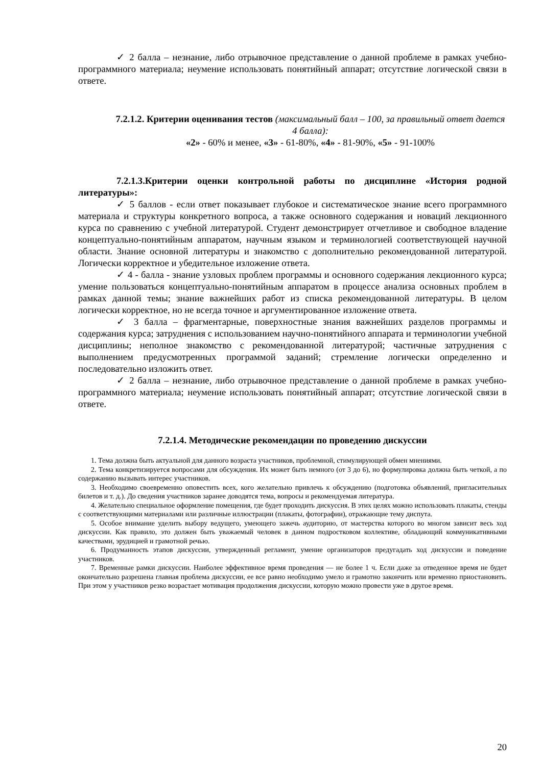✓ 2 балла – незнание, либо отрывочное представление о данной проблеме в рамках учебно-программного материала; неумение использовать понятийный аппарат; отсутствие логической связи в ответе.
7.2.1.2. Критерии оценивания тестов (максимальный балл – 100, за правильный ответ дается 4 балла):
«2» - 60% и менее, «3» - 61-80%, «4» - 81-90%, «5» - 91-100%
7.2.1.3.Критерии оценки контрольной работы по дисциплине «История родной литературы»:
✓ 5 баллов - если ответ показывает глубокое и систематическое знание всего программного материала и структуры конкретного вопроса, а также основного содержания и новаций лекционного курса по сравнению с учебной литературой. Студент демонстрирует отчетливое и свободное владение концептуально-понятийным аппаратом, научным языком и терминологией соответствующей научной области. Знание основной литературы и знакомство с дополнительно рекомендованной литературой. Логически корректное и убедительное изложение ответа.
✓ 4 - балла - знание узловых проблем программы и основного содержания лекционного курса; умение пользоваться концептуально-понятийным аппаратом в процессе анализа основных проблем в рамках данной темы; знание важнейших работ из списка рекомендованной литературы. В целом логически корректное, но не всегда точное и аргументированное изложение ответа.
✓ 3 балла – фрагментарные, поверхностные знания важнейших разделов программы и содержания курса; затруднения с использованием научно-понятийного аппарата и терминологии учебной дисциплины; неполное знакомство с рекомендованной литературой; частичные затруднения с выполнением предусмотренных программой заданий; стремление логически определенно и последовательно изложить ответ.
✓ 2 балла – незнание, либо отрывочное представление о данной проблеме в рамках учебно-программного материала; неумение использовать понятийный аппарат; отсутствие логической связи в ответе.
7.2.1.4. Методические рекомендации по проведению дискуссии
1. Тема должна быть актуальной для данного возраста участников, проблемной, стимулирующей обмен мнениями.
2. Тема конкретизируется вопросами для обсуждения. Их может быть немного (от 3 до 6), но формулировка должна быть четкой, а по содержанию вызывать интерес участников.
3. Необходимо своевременно оповестить всех, кого желательно привлечь к обсуждению (подготовка объявлений, пригласительных билетов и т. д.). До сведения участников заранее доводятся тема, вопросы и рекомендуемая литература.
4. Желательно специальное оформление помещения, где будет проходить дискуссия. В этих целях можно использовать плакаты, стенды с соответствующими материалами или различные иллюстрации (плакаты, фотографии), отражающие тему диспута.
5. Особое внимание уделить выбору ведущего, умеющего зажечь аудиторию, от мастерства которого во многом зависит весь ход дискуссии. Как правило, это должен быть уважаемый человек в данном подростковом коллективе, обладающий коммуникативными качествами, эрудицией и грамотной речью.
6. Продуманность этапов дискуссии, утвержденный регламент, умение организаторов предугадать ход дискуссии и поведение участников.
7. Временные рамки дискуссии. Наиболее эффективное время проведения — не более 1 ч. Если даже за отведенное время не будет окончательно разрешена главная проблема дискуссии, ее все равно необходимо умело и грамотно закончить или временно приостановить. При этом у участников резко возрастает мотивация продолжения дискуссии, которую можно провести уже в другое время.
20